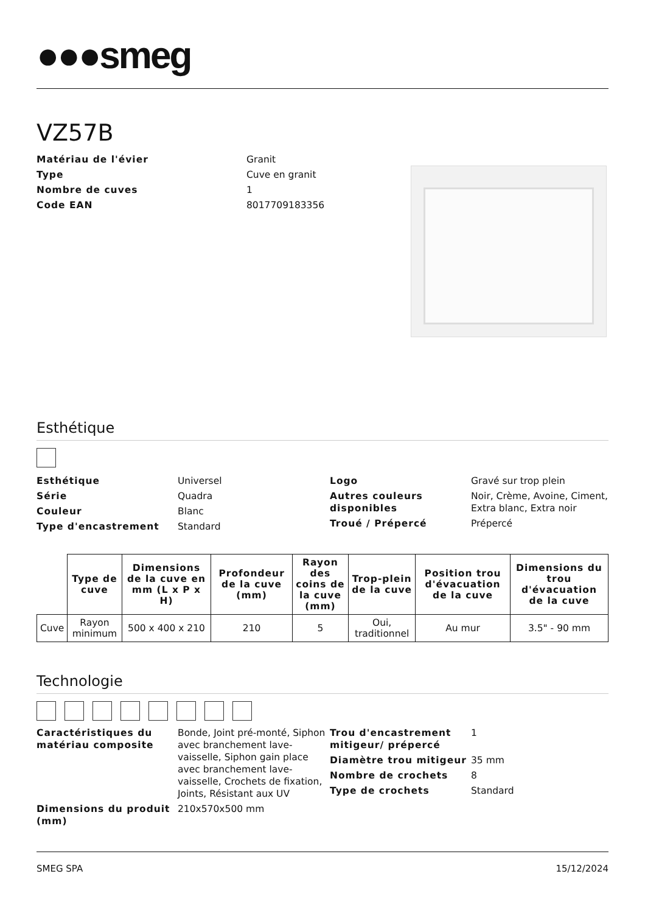●●●smeg
VZ57B
Matériau de l'évier Granit Type Cuve en granit Nombre de cuves 1 Code EAN 8017709183356
Esthétique
Esthétique Universel Série Quadra Couleur Blanc Type d'encastrement Standard
Logo Gravé sur trop plein Autres couleurs disponibles Noir, Crème, Avoine, Ciment, Extra blanc, Extra noir Troué / Prépercé Prépercé
| | Type de cuve | Dimensions de la cuve en mm (L x P x H) | Profondeur de la cuve (mm) | Rayon des coins de la cuve (mm) | Trop-plein de la cuve | Position trou d'évacuation de la cuve | Dimensions du trou d'évacuation de la cuve |
| --- | --- | --- | --- | --- | --- | --- | --- |
| Cuve | Rayon minimum | 500 x 400 x 210 | 210 | 5 | Oui, traditionnel | Au mur | 3.5" - 90 mm |
Technologie
Caractéristiques du matériau composite Bonde, Joint pré-monté, Siphon avec branchement lave-vaisselle, Siphon gain place avec branchement lave-vaisselle, Crochets de fixation, Joints, Résistant aux UV Dimensions du produit (mm) 210x570x500 mm
Trou d'encastrement mitigeur/ prépercé 1 Diamètre trou mitigeur 35 mm Nombre de crochets 8 Type de crochets Standard
SMEG SPA 15/12/2024